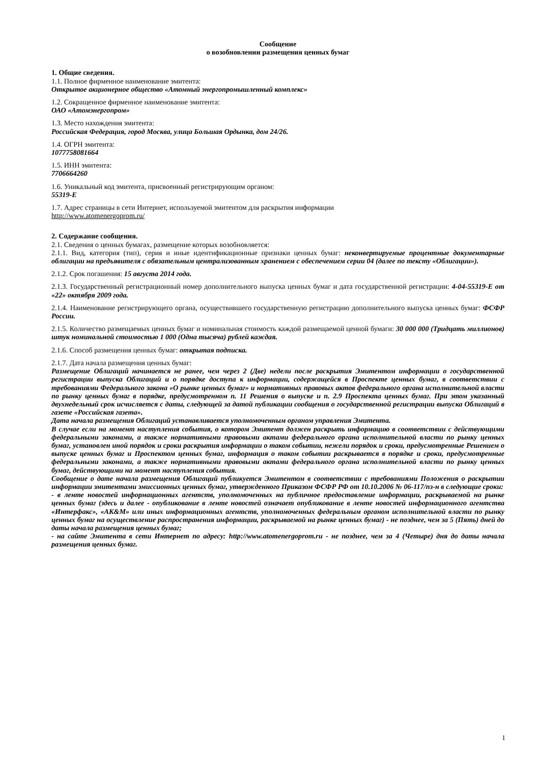Сообщение
о возобновлении размещения ценных бумаг
1. Общие сведения.
1.1. Полное фирменное наименование эмитента:
Открытое акционерное общество «Атомный энергопромышленный комплекс»
1.2. Сокращенное фирменное наименование эмитента:
ОАО «Атомэнергопром»
1.3. Место нахождения эмитента:
Российская Федерация, город Москва, улица Большая Ордынка, дом 24/26.
1.4. ОГРН эмитента:
1077758081664
1.5. ИНН эмитента:
7706664260
1.6. Уникальный код эмитента, присвоенный регистрирующим органом:
55319-E
1.7. Адрес страницы в сети Интернет, используемой эмитентом для раскрытия информации
http://www.atomenergoprom.ru/
2. Содержание сообщения.
2.1. Сведения о ценных бумагах, размещение которых возобновляется:
2.1.1. Вид, категория (тип), серия и иные идентификационные признаки ценных бумаг: неконвертируемые процентные документарные облигации на предъявителя с обязательным централизованным хранением с обеспечением серии 04 (далее по тексту «Облигации»).
2.1.2. Срок погашения: 15 августа 2014 года.
2.1.3. Государственный регистрационный номер дополнительного выпуска ценных бумаг и дата государственной регистрации: 4-04-55319-E от «22» октября 2009 года.
2.1.4. Наименование регистрирующего органа, осуществившего государственную регистрацию дополнительного выпуска ценных бумаг: ФСФР России.
2.1.5. Количество размещаемых ценных бумаг и номинальная стоимость каждой размещаемой ценной бумаги: 30 000 000 (Тридцать миллионов) штук номинальной стоимостью 1 000 (Одна тысяча) рублей каждая.
2.1.6. Способ размещения ценных бумаг: открытая подписка.
2.1.7. Дата начала размещения ценных бумаг:
Размещение Облигаций начинается не ранее, чем через 2 (Две) недели после раскрытия Эмитентом информации о государственной регистрации выпуска Облигаций и о порядке доступа к информации, содержащейся в Проспекте ценных бумаг, в соответствии с требованиями Федерального закона «О рынке ценных бумаг» и нормативных правовых актов федерального органа исполнительной власти по рынку ценных бумаг в порядке, предусмотренном п. 11 Решения о выпуске и п. 2.9 Проспекта ценных бумаг. При этом указанный двухнедельный срок исчисляется с даты, следующей за датой публикации сообщения о государственной регистрации выпуска Облигаций в газете «Российская газета».
Дата начала размещения Облигаций устанавливается уполномоченным органом управления Эмитента.
В случае если на момент наступления события, о котором Эмитент должен раскрыть информацию в соответствии с действующими федеральными законами, а также нормативными правовыми актами федерального органа исполнительной власти по рынку ценных бумаг, установлен иной порядок и сроки раскрытия информации о таком событии, нежели порядок и сроки, предусмотренные Решением о выпуске ценных бумаг и Проспектом ценных бумаг, информация о таком событии раскрывается в порядке и сроки, предусмотренные федеральными законами, а также нормативными правовыми актами федерального органа исполнительной власти по рынку ценных бумаг, действующими на момент наступления события.
Сообщение о дате начала размещения Облигаций публикуется Эмитентом в соответствии с требованиями Положения о раскрытии информации эмитентами эмиссионных ценных бумаг, утвержденного Приказом ФСФР РФ от 10.10.2006 № 06-117/пз-н в следующие сроки:
- в ленте новостей информационных агентств, уполномоченных на публичное предоставление информации, раскрываемой на рынке ценных бумаг (здесь и далее - опубликование в ленте новостей означает опубликование в ленте новостей информационного агентства «Интерфакс», «AK&M» или иных информационных агентств, уполномоченных федеральным органом исполнительной власти по рынку ценных бумаг на осуществление распространения информации, раскрываемой на рынке ценных бумаг) - не позднее, чем за 5 (Пять) дней до даты начала размещения ценных бумаг;
- на сайте Эмитента в сети Интернет по адресу: http://www.atomenergoprom.ru - не позднее, чем за 4 (Четыре) дня до даты начала размещения ценных бумаг.
1